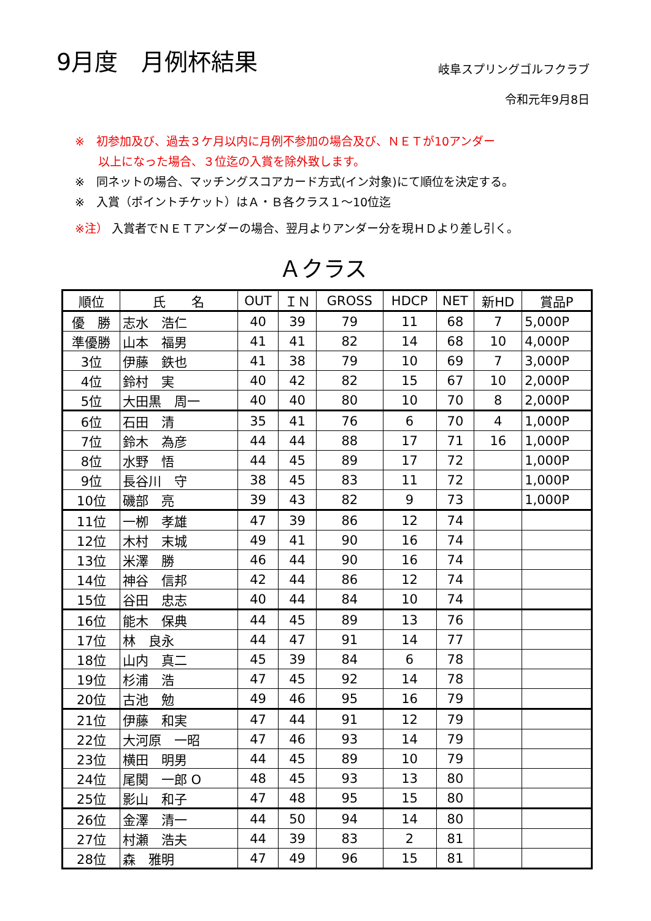9月度　月例杯結果
岐阜スプリングゴルフクラブ
令和元年9月8日
※　初参加及び、過去３ケ月以内に月例不参加の場合及び、ＮＥＴが10アンダー
　　以上になった場合、３位迄の入賞を除外致します。
※　同ネットの場合、マッチングスコアカード方式(イン対象)にて順位を決定する。
※　入賞（ポイントチケット）はＡ・Ｂ各クラス１～10位迄
※注） 入賞者でＮＥＴアンダーの場合、翌月よりアンダー分を現ＨＤより差し引く。
Ａクラス
| 順位 | 氏 名 | OUT | ＩＮ | GROSS | HDCP | NET | 新HD | 賞品P |
| --- | --- | --- | --- | --- | --- | --- | --- | --- |
| 優 勝 | 志水 浩仁 | 40 | 39 | 79 | 11 | 68 | 7 | 5,000P |
| 準優勝 | 山本 福男 | 41 | 41 | 82 | 14 | 68 | 10 | 4,000P |
| 3位 | 伊藤 鉄也 | 41 | 38 | 79 | 10 | 69 | 7 | 3,000P |
| 4位 | 鈴村 実 | 40 | 42 | 82 | 15 | 67 | 10 | 2,000P |
| 5位 | 大田黒 周一 | 40 | 40 | 80 | 10 | 70 | 8 | 2,000P |
| 6位 | 石田 清 | 35 | 41 | 76 | 6 | 70 | 4 | 1,000P |
| 7位 | 鈴木 為彦 | 44 | 44 | 88 | 17 | 71 | 16 | 1,000P |
| 8位 | 水野 悟 | 44 | 45 | 89 | 17 | 72 | | 1,000P |
| 9位 | 長谷川 守 | 38 | 45 | 83 | 11 | 72 | | 1,000P |
| 10位 | 磯部 亮 | 39 | 43 | 82 | 9 | 73 | | 1,000P |
| 11位 | 一栁 孝雄 | 47 | 39 | 86 | 12 | 74 | | |
| 12位 | 木村 末城 | 49 | 41 | 90 | 16 | 74 | | |
| 13位 | 米澤 勝 | 46 | 44 | 90 | 16 | 74 | | |
| 14位 | 神谷 信邦 | 42 | 44 | 86 | 12 | 74 | | |
| 15位 | 谷田 忠志 | 40 | 44 | 84 | 10 | 74 | | |
| 16位 | 能木 保典 | 44 | 45 | 89 | 13 | 76 | | |
| 17位 | 林 良永 | 44 | 47 | 91 | 14 | 77 | | |
| 18位 | 山内 真二 | 45 | 39 | 84 | 6 | 78 | | |
| 19位 | 杉浦 浩 | 47 | 45 | 92 | 14 | 78 | | |
| 20位 | 古池 勉 | 49 | 46 | 95 | 16 | 79 | | |
| 21位 | 伊藤 和実 | 47 | 44 | 91 | 12 | 79 | | |
| 22位 | 大河原 一昭 | 47 | 46 | 93 | 14 | 79 | | |
| 23位 | 横田 明男 | 44 | 45 | 89 | 10 | 79 | | |
| 24位 | 尾関 一郎 O | 48 | 45 | 93 | 13 | 80 | | |
| 25位 | 影山 和子 | 47 | 48 | 95 | 15 | 80 | | |
| 26位 | 金澤 清一 | 44 | 50 | 94 | 14 | 80 | | |
| 27位 | 村瀬 浩夫 | 44 | 39 | 83 | 2 | 81 | | |
| 28位 | 森 雅明 | 47 | 49 | 96 | 15 | 81 | | |